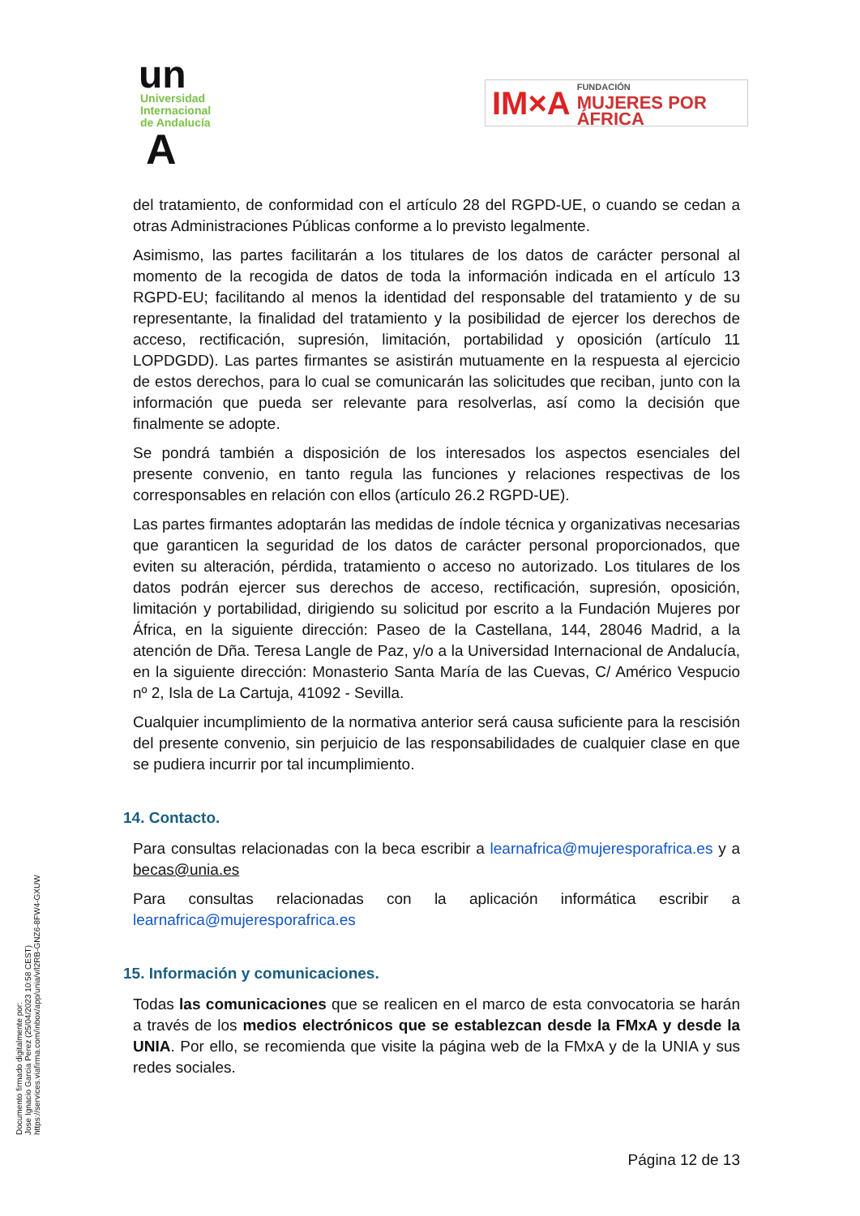un
Universidad
Internacional
de Andalucía
A
IM×A FUNDACIÓN
MUJERES POR ÁFRICA
del tratamiento, de conformidad con el artículo 28 del RGPD-UE, o cuando se cedan a otras Administraciones Públicas conforme a lo previsto legalmente.
Asimismo, las partes facilitarán a los titulares de los datos de carácter personal al momento de la recogida de datos de toda la información indicada en el artículo 13 RGPD-EU; facilitando al menos la identidad del responsable del tratamiento y de su representante, la finalidad del tratamiento y la posibilidad de ejercer los derechos de acceso, rectificación, supresión, limitación, portabilidad y oposición (artículo 11 LOPDGDD). Las partes firmantes se asistirán mutuamente en la respuesta al ejercicio de estos derechos, para lo cual se comunicarán las solicitudes que reciban, junto con la información que pueda ser relevante para resolverlas, así como la decisión que finalmente se adopte.
Se pondrá también a disposición de los interesados los aspectos esenciales del presente convenio, en tanto regula las funciones y relaciones respectivas de los corresponsables en relación con ellos (artículo 26.2 RGPD-UE).
Las partes firmantes adoptarán las medidas de índole técnica y organizativas necesarias que garanticen la seguridad de los datos de carácter personal proporcionados, que eviten su alteración, pérdida, tratamiento o acceso no autorizado. Los titulares de los datos podrán ejercer sus derechos de acceso, rectificación, supresión, oposición, limitación y portabilidad, dirigiendo su solicitud por escrito a la Fundación Mujeres por África, en la siguiente dirección: Paseo de la Castellana, 144, 28046 Madrid, a la atención de Dña. Teresa Langle de Paz, y/o a la Universidad Internacional de Andalucía, en la siguiente dirección: Monasterio Santa María de las Cuevas, C/ Américo Vespucio nº 2, Isla de La Cartuja, 41092 - Sevilla.
Cualquier incumplimiento de la normativa anterior será causa suficiente para la rescisión del presente convenio, sin perjuicio de las responsabilidades de cualquier clase en que se pudiera incurrir por tal incumplimiento.
14. Contacto.
Para consultas relacionadas con la beca escribir a learnafrica@mujeresporafrica.es y a becas@unia.es
Para consultas relacionadas con la aplicación informática escribir a learnafrica@mujeresporafrica.es
15. Información y comunicaciones.
Todas las comunicaciones que se realicen en el marco de esta convocatoria se harán a través de los medios electrónicos que se establezcan desde la FMxA y desde la UNIA. Por ello, se recomienda que visite la página web de la FMxA y de la UNIA y sus redes sociales.
Documento firmado digitalmente por:
Jose Ignacio Garcia Perez (25/04/2023 10:58 CEST)
https://services.viafirma.com/inbox/app/unia/v/l2RB-GNZ6-8FW4-GXUW
Página 12 de 13